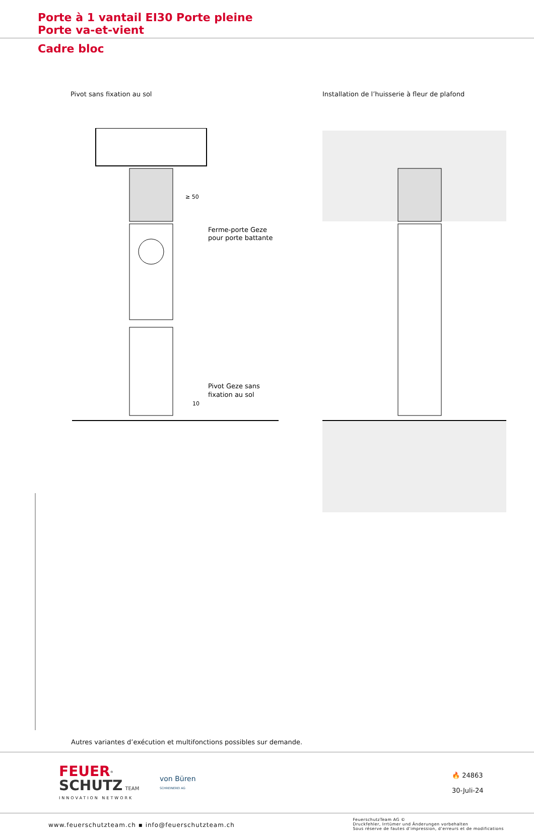Porte à 1 vantail EI30 Porte pleine
Porte va-et-vient
Cadre bloc
Pivot sans fixation au sol Installation de l’huisserie à fleur de plafond
Ferme-porte Geze
pour porte battante
Pivot Geze sans
fixation au sol
≥ 50
10
Autres variantes d’exécution et multifonctions possibles sur demande.
FEUER<sup>®</sup>
SCHUTZ TEAM
INNOVATION NETWORK
von Büren
SCHREINEREI AG
🔥 24863
30-Juli-24
www.feuerschutzteam.ch ▪ info@feuerschutzteam.ch
FeuerschutzTeam AG ©
Druckfehler, Irrtümer und Änderungen vorbehalten
Sous réserve de fautes d’impression, d’erreurs et de modifications